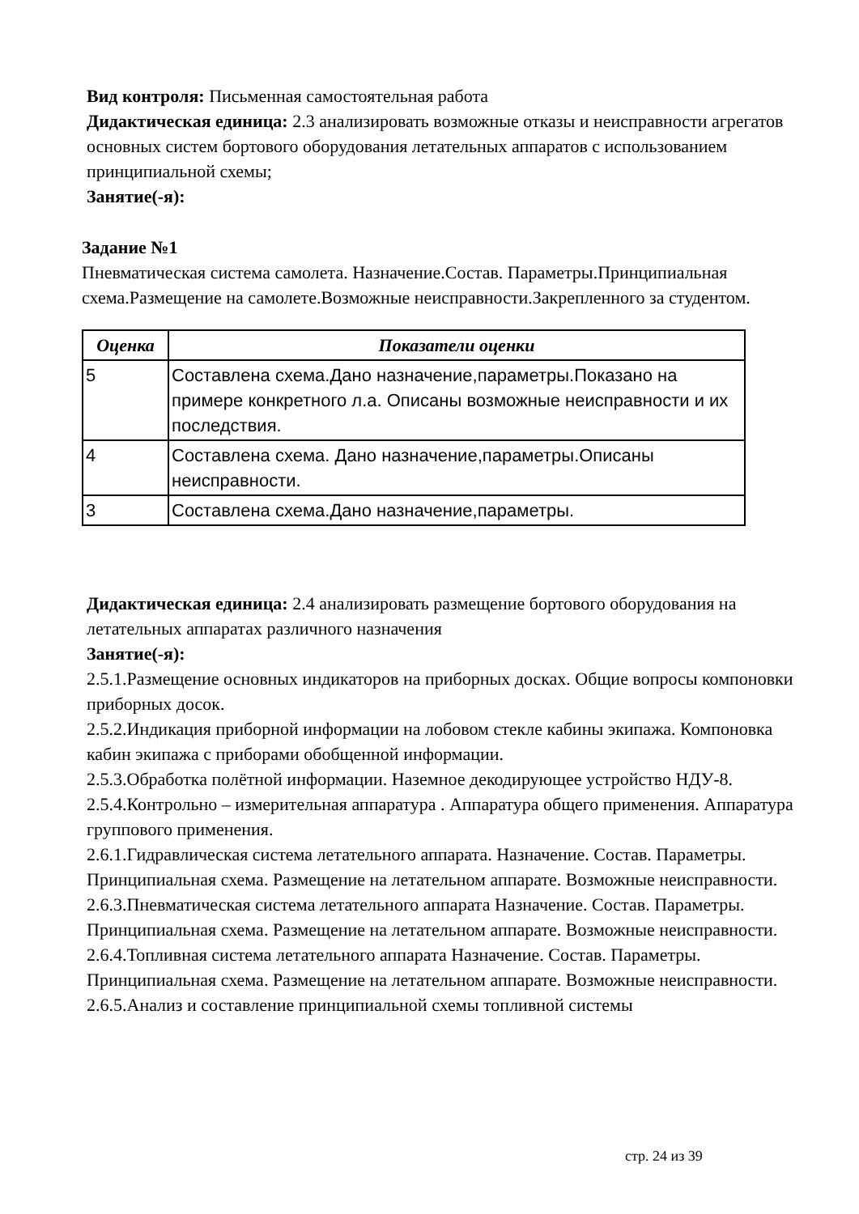Вид контроля: Письменная самостоятельная работа
Дидактическая единица: 2.3 анализировать возможные отказы и неисправности агрегатов основных систем бортового оборудования летательных аппаратов с использованием принципиальной схемы;
Занятие(-я):
Задание №1
Пневматическая система самолета. Назначение.Состав. Параметры.Принципиальная схема.Размещение на самолете.Возможные неисправности.Закрепленного за студентом.
| Оценка | Показатели оценки |
| --- | --- |
| 5 | Составлена схема.Дано назначение,параметры.Показано на примере конкретного л.а. Описаны возможные неисправности и их последствия. |
| 4 | Составлена схема. Дано назначение,параметры.Описаны неисправности. |
| 3 | Составлена схема.Дано назначение,параметры. |
Дидактическая единица: 2.4 анализировать размещение бортового оборудования на летательных аппаратах различного назначения
Занятие(-я):
2.5.1.Размещение основных индикаторов на приборных досках. Общие вопросы компоновки приборных досок.
2.5.2.Индикация приборной информации на лобовом стекле кабины экипажа. Компоновка кабин экипажа с приборами обобщенной информации.
2.5.3.Обработка полётной информации. Наземное декодирующее устройство НДУ-8.
2.5.4.Контрольно – измерительная аппаратура . Аппаратура общего применения. Аппаратура группового применения.
2.6.1.Гидравлическая система летательного аппарата. Назначение. Состав. Параметры. Принципиальная схема. Размещение на летательном аппарате. Возможные неисправности.
2.6.3.Пневматическая система летательного аппарата Назначение. Состав. Параметры. Принципиальная схема. Размещение на летательном аппарате. Возможные неисправности.
2.6.4.Топливная система летательного аппарата Назначение. Состав. Параметры. Принципиальная схема. Размещение на летательном аппарате. Возможные неисправности.
2.6.5.Анализ и составление принципиальной схемы топливной системы
стр. 24 из 39